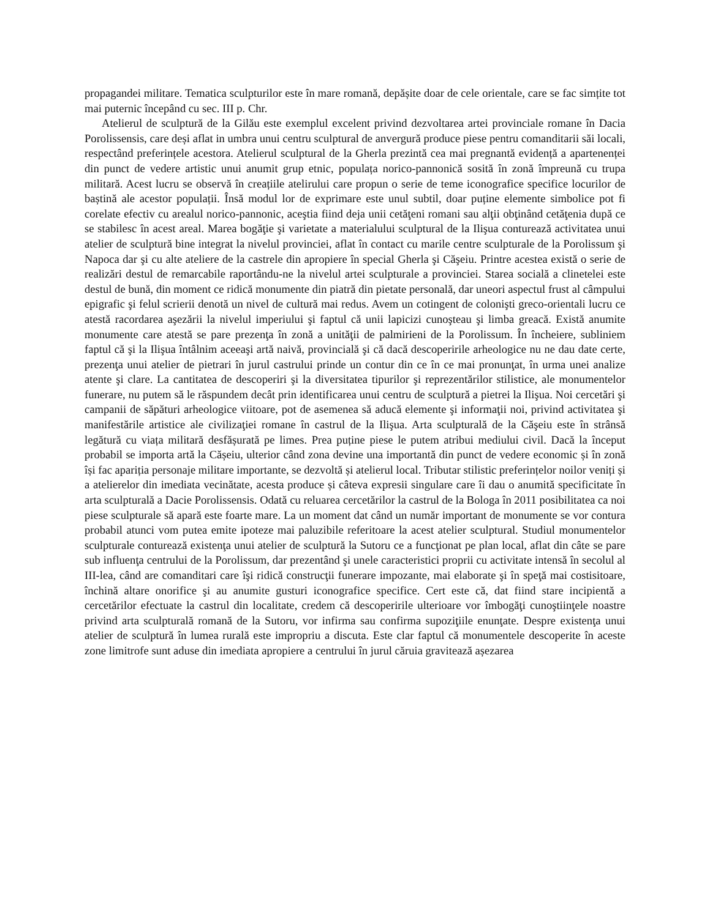propagandei militare. Tematica sculpturilor este în mare romană, depășite doar de cele orientale, care se fac simțite tot mai puternic începând cu sec. III p. Chr.
Atelierul de sculptură de la Gilău este exemplul excelent privind dezvoltarea artei provinciale romane în Dacia Porolissensis, care deși aflat in umbra unui centru sculptural de anvergură produce piese pentru comanditarii săi locali, respectând preferințele acestora. Atelierul sculptural de la Gherla prezintă cea mai pregnantă evidență a apartenenței din punct de vedere artistic unui anumit grup etnic, populața norico-pannonică sosită în zonă împreună cu trupa militară. Acest lucru se observă în creațiile atelirului care propun o serie de teme iconografice specifice locurilor de baștină ale acestor populații. Însă modul lor de exprimare este unul subtil, doar puține elemente simbolice pot fi corelate efectiv cu arealul norico-pannonic, aceştia fiind deja unii cetăţeni romani sau alţii obţinând cetăţenia după ce se stabilesc în acest areal. Marea bogăţie şi varietate a materialului sculptural de la Ilişua conturează activitatea unui atelier de sculptură bine integrat la nivelul provinciei, aflat în contact cu marile centre sculpturale de la Porolissum şi Napoca dar şi cu alte ateliere de la castrele din apropiere în special Gherla şi Căşeiu. Printre acestea există o serie de realizări destul de remarcabile raportându-ne la nivelul artei sculpturale a provinciei. Starea socială a clinetelei este destul de bună, din moment ce ridică monumente din piatră din pietate personală, dar uneori aspectul frust al câmpului epigrafic şi felul scrierii denotă un nivel de cultură mai redus. Avem un cotingent de colonişti greco-orientali lucru ce atestă racordarea aşezării la nivelul imperiului şi faptul că unii lapicizi cunoşteau şi limba greacă. Există anumite monumente care atestă se pare prezenţa în zonă a unităţii de palmirieni de la Porolissum. În încheiere, subliniem faptul că şi la Ilişua întâlnim aceeaşi artă naivă, provincială şi că dacă descoperirile arheologice nu ne dau date certe, prezenţa unui atelier de pietrari în jurul castrului prinde un contur din ce în ce mai pronunţat, în urma unei analize atente şi clare. La cantitatea de descoperiri şi la diversitatea tipurilor şi reprezentărilor stilistice, ale monumentelor funerare, nu putem să le răspundem decât prin identificarea unui centru de sculptură a pietrei la Ilişua. Noi cercetări şi campanii de săpături arheologice viitoare, pot de asemenea să aducă elemente şi informaţii noi, privind activitatea şi manifestările artistice ale civilizaţiei romane în castrul de la Ilişua. Arta sculpturală de la Căşeiu este în strânsă legătură cu viața militară desfășurată pe limes. Prea puține piese le putem atribui mediului civil. Dacă la început probabil se importa artă la Cășeiu, ulterior când zona devine una importantă din punct de vedere economic și în zonă își fac apariția personaje militare importante, se dezvoltă și atelierul local. Tributar stilistic preferințelor noilor veniți și a atelierelor din imediata vecinătate, acesta produce și câteva expresii singulare care îi dau o anumită specificitate în arta sculpturală a Dacie Porolissensis. Odată cu reluarea cercetărilor la castrul de la Bologa în 2011 posibilitatea ca noi piese sculpturale să apară este foarte mare. La un moment dat când un număr important de monumente se vor contura probabil atunci vom putea emite ipoteze mai paluzibile referitoare la acest atelier sculptural. Studiul monumentelor sculpturale conturează existenţa unui atelier de sculptură la Sutoru ce a funcţionat pe plan local, aflat din câte se pare sub influenţa centrului de la Porolissum, dar prezentând şi unele caracteristici proprii cu activitate intensă în secolul al III-lea, când are comanditari care îşi ridică construcţii funerare impozante, mai elaborate şi în speţă mai costisitoare, închină altare onorifice şi au anumite gusturi iconografice specifice. Cert este că, dat fiind stare incipientă a cercetărilor efectuate la castrul din localitate, credem că descoperirile ulterioare vor îmbogăţi cunoştiinţele noastre privind arta sculpturală romană de la Sutoru, vor infirma sau confirma supoziţiile enunţate. Despre existenţa unui atelier de sculptură în lumea rurală este impropriu a discuta. Este clar faptul că monumentele descoperite în aceste zone limitrofe sunt aduse din imediata apropiere a centrului în jurul căruia gravitează așezarea